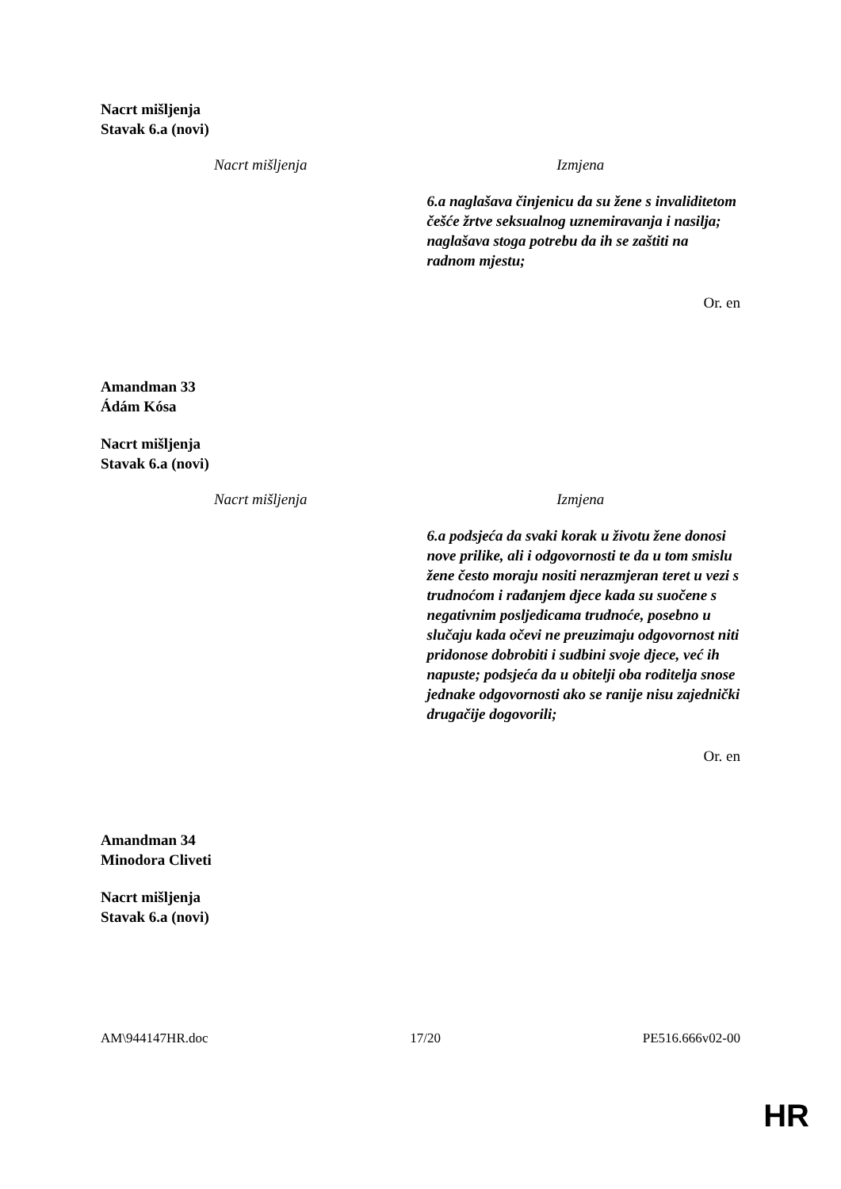Nacrt mišljenja
Stavak 6.a (novi)
| Nacrt mišljenja | Izmjena |
| --- | --- |
| | 6.a naglašava činjenicu da su žene s invaliditetom češće žrtve seksualnog uznemiravanja i nasilja; naglašava stoga potrebu da ih se zaštiti na radnom mjestu; |
Or. en
Amandman 33
Ádám Kósa
Nacrt mišljenja
Stavak 6.a (novi)
| Nacrt mišljenja | Izmjena |
| --- | --- |
| | 6.a podsjeća da svaki korak u životu žene donosi nove prilike, ali i odgovornosti te da u tom smislu žene često moraju nositi nerazmjeran teret u vezi s trudnoćom i rađanjem djece kada su suočene s negativnim posljedicama trudnoće, posebno u slučaju kada očevi ne preuzimaju odgovornost niti pridonose dobrobiti i sudbini svoje djece, već ih napuste; podsjeća da u obitelji oba roditelja snose jednake odgovornosti ako se ranije nisu zajednički drugačije dogovorili; |
Or. en
Amandman 34
Minodora Cliveti
Nacrt mišljenja
Stavak 6.a (novi)
AM\944147HR.doc 17/20 PE516.666v02-00
HR